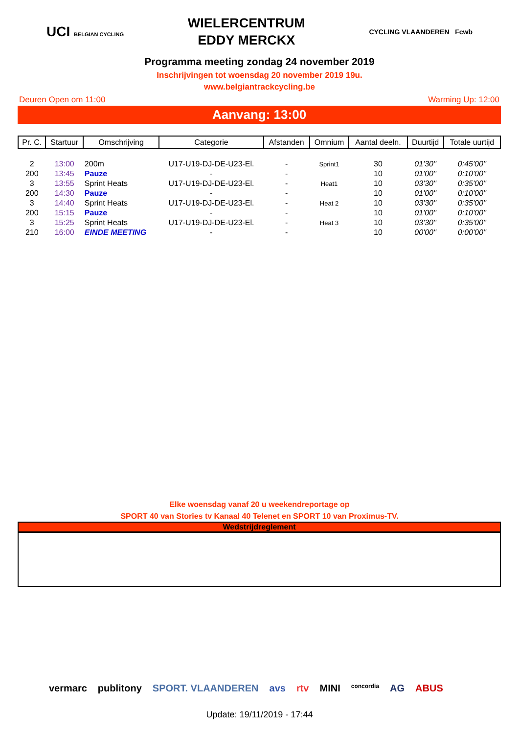UCI BELGIAN CYCLING
WIELERCENTRUM
EDDY MERCKX
CYCLING VLAANDEREN Fcwb
Programma meeting zondag 24 november 2019
Inschrijvingen tot woensdag 20 november 2019 19u.
www.belgiantrackcycling.be
Deuren Open om 11:00 Warming Up: 12:00
Aanvang: 13:00
| Pr. C. | Startuur | Omschrijving | Categorie | Afstanden | Omnium | Aantal deeln. | Duurtijd | Totale uurtijd |
| --- | --- | --- | --- | --- | --- | --- | --- | --- |
| 2 | 13:00 | 200m | U17-U19-DJ-DE-U23-El. | - | Sprint1 | 30 | 01'30'' | 0:45'00'' |
| 200 | 13:45 | Pauze | - | - | | 10 | 01'00'' | 0:10'00'' |
| 3 | 13:55 | Sprint Heats | U17-U19-DJ-DE-U23-El. | - | Heat1 | 10 | 03'30'' | 0:35'00'' |
| 200 | 14:30 | Pauze | - | - | | 10 | 01'00'' | 0:10'00'' |
| 3 | 14:40 | Sprint Heats | U17-U19-DJ-DE-U23-El. | - | Heat 2 | 10 | 03'30'' | 0:35'00'' |
| 200 | 15:15 | Pauze | - | - | | 10 | 01'00'' | 0:10'00'' |
| 3 | 15:25 | Sprint Heats | U17-U19-DJ-DE-U23-El. | - | Heat 3 | 10 | 03'30'' | 0:35'00'' |
| 210 | 16:00 | EINDE MEETING | - | - | | 10 | 00'00'' | 0:00'00'' |
Elke woensdag vanaf 20 u weekendreportage op
SPORT 40 van Stories tv Kanaal 40 Telenet en SPORT 10 van Proximus-TV.
Wedstrijdreglement
vermarc publitony SPORT. VLAANDEREN avs rtv MINI concordia AG ABUS
Update: 19/11/2019 - 17:44